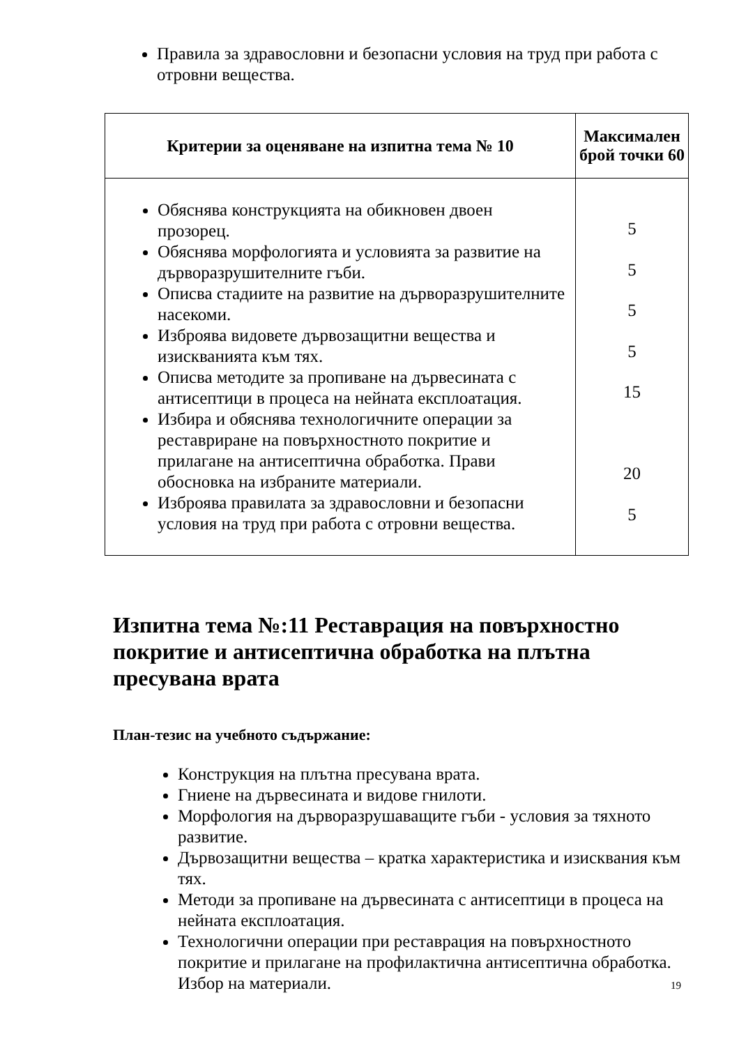Правила за здравословни и безопасни условия на труд при работа с отровни вещества.
| Критерии за оценяване на изпитна тема № 10 | Максимален брой точки 60 |
| --- | --- |
| Обяснява конструкцията на обикновен двоен прозорец. Обяснява морфологията и условията за развитие на дърворазрушителните гъби. Описва стадиите на развитие на дърворазрушителните насекоми. Изброява видовете дървозащитни вещества и изискванията към тях. Описва методите за пропиване на дървесината с антисептици в процеса на нейната експлоатация. Избира и обяснява технологичните операции за реставриране на повърхностното покритие и прилагане на антисептична обработка. Прави обосновка на избраните материали. Изброява правилата за здравословни и безопасни условия на труд при работа с отровни вещества. | 5 5 5 5 15 20 5 |
Изпитна тема №:11 Реставрация на повърхностно покритие и антисептична обработка на плътна пресувана врата
План-тезис на учебното съдържание:
Конструкция на плътна пресувана врата.
Гниене на дървесината и видове гнилоти.
Морфология на дърворазрушаващите гъби - условия за тяхното развитие.
Дървозащитни вещества – кратка характеристика и изисквания към тях.
Методи за пропиване на дървесината с антисептици в процеса на нейната експлоатация.
Технологични операции при реставрация на повърхностното покритие и прилагане на профилактична антисептична обработка. Избор на материали.
19